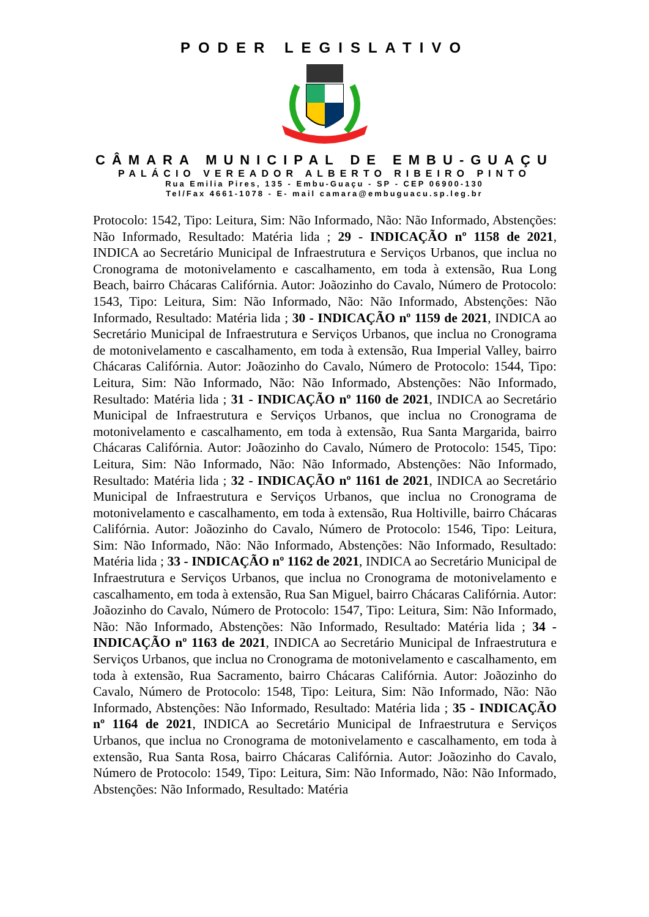PODER LEGISLATIVO
CÂMARA MUNICIPAL DE EMBU-GUAÇU
PALÁCIO VEREADOR ALBERTO RIBEIRO PINTO
Rua Emilia Pires, 135 - Embu-Guaçu - SP - CEP 06900-130
Tel/Fax 4661-1078 - E- mail camara@embuguacu.sp.leg.br
Protocolo: 1542, Tipo: Leitura, Sim: Não Informado, Não: Não Informado, Abstenções: Não Informado, Resultado: Matéria lida ; 29 - INDICAÇÃO nº 1158 de 2021, INDICA ao Secretário Municipal de Infraestrutura e Serviços Urbanos, que inclua no Cronograma de motonivelamento e cascalhamento, em toda à extensão, Rua Long Beach, bairro Chácaras Califórnia. Autor: Joãozinho do Cavalo, Número de Protocolo: 1543, Tipo: Leitura, Sim: Não Informado, Não: Não Informado, Abstenções: Não Informado, Resultado: Matéria lida ; 30 - INDICAÇÃO nº 1159 de 2021, INDICA ao Secretário Municipal de Infraestrutura e Serviços Urbanos, que inclua no Cronograma de motonivelamento e cascalhamento, em toda à extensão, Rua Imperial Valley, bairro Chácaras Califórnia. Autor: Joãozinho do Cavalo, Número de Protocolo: 1544, Tipo: Leitura, Sim: Não Informado, Não: Não Informado, Abstenções: Não Informado, Resultado: Matéria lida ; 31 - INDICAÇÃO nº 1160 de 2021, INDICA ao Secretário Municipal de Infraestrutura e Serviços Urbanos, que inclua no Cronograma de motonivelamento e cascalhamento, em toda à extensão, Rua Santa Margarida, bairro Chácaras Califórnia. Autor: Joãozinho do Cavalo, Número de Protocolo: 1545, Tipo: Leitura, Sim: Não Informado, Não: Não Informado, Abstenções: Não Informado, Resultado: Matéria lida ; 32 - INDICAÇÃO nº 1161 de 2021, INDICA ao Secretário Municipal de Infraestrutura e Serviços Urbanos, que inclua no Cronograma de motonivelamento e cascalhamento, em toda à extensão, Rua Holtiville, bairro Chácaras Califórnia. Autor: Joãozinho do Cavalo, Número de Protocolo: 1546, Tipo: Leitura, Sim: Não Informado, Não: Não Informado, Abstenções: Não Informado, Resultado: Matéria lida ; 33 - INDICAÇÃO nº 1162 de 2021, INDICA ao Secretário Municipal de Infraestrutura e Serviços Urbanos, que inclua no Cronograma de motonivelamento e cascalhamento, em toda à extensão, Rua San Miguel, bairro Chácaras Califórnia. Autor: Joãozinho do Cavalo, Número de Protocolo: 1547, Tipo: Leitura, Sim: Não Informado, Não: Não Informado, Abstenções: Não Informado, Resultado: Matéria lida ; 34 - INDICAÇÃO nº 1163 de 2021, INDICA ao Secretário Municipal de Infraestrutura e Serviços Urbanos, que inclua no Cronograma de motonivelamento e cascalhamento, em toda à extensão, Rua Sacramento, bairro Chácaras Califórnia. Autor: Joãozinho do Cavalo, Número de Protocolo: 1548, Tipo: Leitura, Sim: Não Informado, Não: Não Informado, Abstenções: Não Informado, Resultado: Matéria lida ; 35 - INDICAÇÃO nº 1164 de 2021, INDICA ao Secretário Municipal de Infraestrutura e Serviços Urbanos, que inclua no Cronograma de motonivelamento e cascalhamento, em toda à extensão, Rua Santa Rosa, bairro Chácaras Califórnia. Autor: Joãozinho do Cavalo, Número de Protocolo: 1549, Tipo: Leitura, Sim: Não Informado, Não: Não Informado, Abstenções: Não Informado, Resultado: Matéria